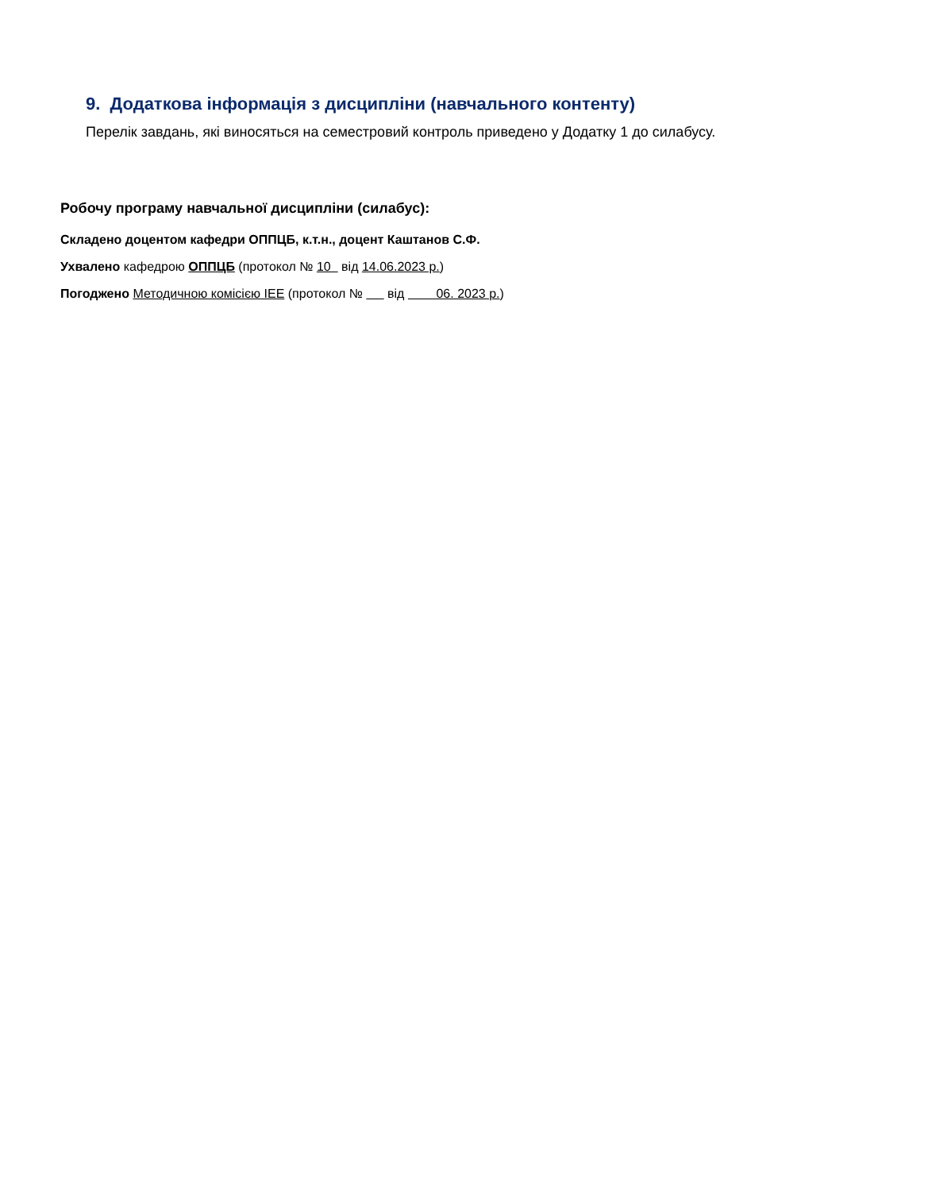9. Додаткова інформація з дисципліни (навчального контенту)
Перелік завдань, які виносяться на семестровий контроль приведено у Додатку 1 до силабусу.
Робочу програму навчальної дисципліни (силабус):
Складено доцентом кафедри ОППЦБ, к.т.н., доцент Каштанов С.Ф.
Ухвалено кафедрою ОППЦБ (протокол № 10 від 14.06.2023 р.)
Погоджено Методичною комісією ІЕЕ (протокол № від 06. 2023 р.)